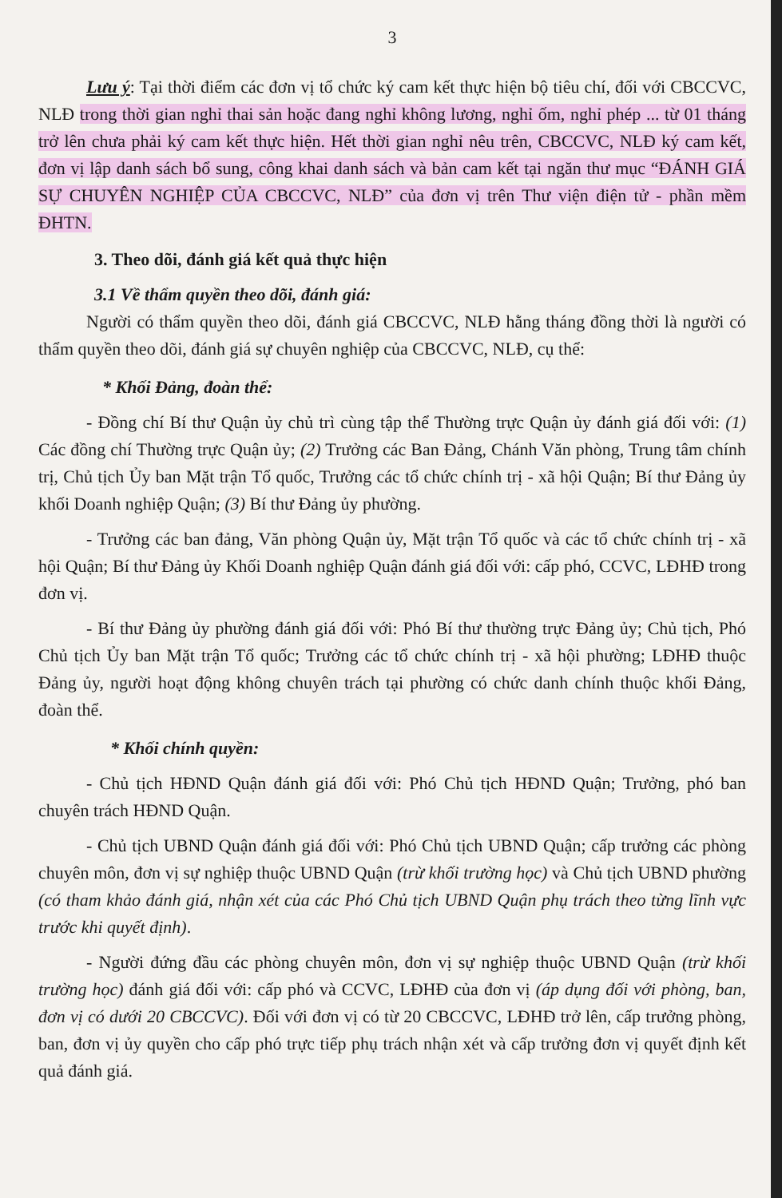3
Lưu ý: Tại thời điểm các đơn vị tổ chức ký cam kết thực hiện bộ tiêu chí, đối với CBCCVC, NLĐ trong thời gian nghỉ thai sản hoặc đang nghỉ không lương, nghỉ ốm, nghỉ phép ... từ 01 tháng trở lên chưa phải ký cam kết thực hiện. Hết thời gian nghỉ nêu trên, CBCCVC, NLĐ ký cam kết, đơn vị lập danh sách bổ sung, công khai danh sách và bản cam kết tại ngăn thư mục “ĐÁNH GIÁ SỰ CHUYÊN NGHIỆP CỦA CBCCVC, NLĐ” của đơn vị trên Thư viện điện tử - phần mềm ĐHTN.
3. Theo dõi, đánh giá kết quả thực hiện
3.1 Về thẩm quyền theo dõi, đánh giá:
Người có thẩm quyền theo dõi, đánh giá CBCCVC, NLĐ hằng tháng đồng thời là người có thẩm quyền theo dõi, đánh giá sự chuyên nghiệp của CBCCVC, NLĐ, cụ thể:
* Khối Đảng, đoàn thể:
- Đồng chí Bí thư Quận ủy chủ trì cùng tập thể Thường trực Quận ủy đánh giá đối với: (1) Các đồng chí Thường trực Quận ủy; (2) Trưởng các Ban Đảng, Chánh Văn phòng, Trung tâm chính trị, Chủ tịch Ủy ban Mặt trận Tổ quốc, Trưởng các tổ chức chính trị - xã hội Quận; Bí thư Đảng ủy khối Doanh nghiệp Quận; (3) Bí thư Đảng ủy phường.
- Trưởng các ban đảng, Văn phòng Quận ủy, Mặt trận Tổ quốc và các tổ chức chính trị - xã hội Quận; Bí thư Đảng ủy Khối Doanh nghiệp Quận đánh giá đối với: cấp phó, CCVC, LĐHĐ trong đơn vị.
- Bí thư Đảng ủy phường đánh giá đối với: Phó Bí thư thường trực Đảng ủy; Chủ tịch, Phó Chủ tịch Ủy ban Mặt trận Tổ quốc; Trưởng các tổ chức chính trị - xã hội phường; LĐHĐ thuộc Đảng ủy, người hoạt động không chuyên trách tại phường có chức danh chính thuộc khối Đảng, đoàn thể.
* Khối chính quyền:
- Chủ tịch HĐND Quận đánh giá đối với: Phó Chủ tịch HĐND Quận; Trưởng, phó ban chuyên trách HĐND Quận.
- Chủ tịch UBND Quận đánh giá đối với: Phó Chủ tịch UBND Quận; cấp trưởng các phòng chuyên môn, đơn vị sự nghiệp thuộc UBND Quận (trừ khối trường học) và Chủ tịch UBND phường (có tham khảo đánh giá, nhận xét của các Phó Chủ tịch UBND Quận phụ trách theo từng lĩnh vực trước khi quyết định).
- Người đứng đầu các phòng chuyên môn, đơn vị sự nghiệp thuộc UBND Quận (trừ khối trường học) đánh giá đối với: cấp phó và CCVC, LĐHĐ của đơn vị (áp dụng đối với phòng, ban, đơn vị có dưới 20 CBCCVC). Đối với đơn vị có từ 20 CBCCVC, LĐHĐ trở lên, cấp trưởng phòng, ban, đơn vị ủy quyền cho cấp phó trực tiếp phụ trách nhận xét và cấp trưởng đơn vị quyết định kết quả đánh giá.